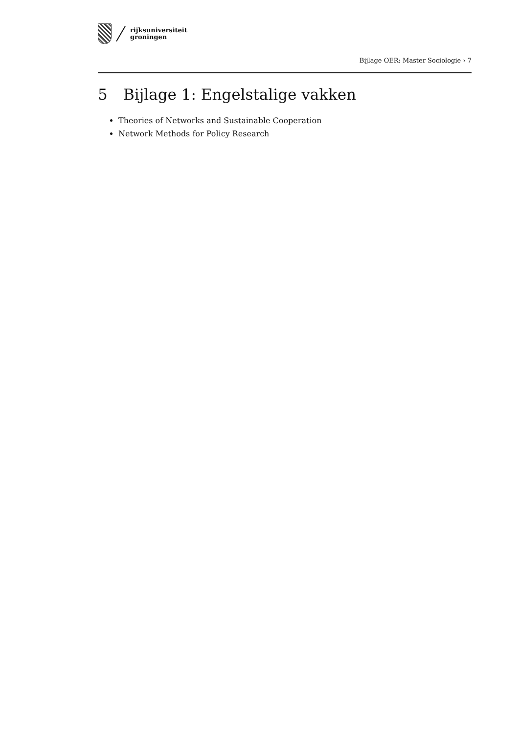rijksuniversiteit
groningen
Bijlage OER: Master Sociologie › 7
5 Bijlage 1: Engelstalige vakken
Theories of Networks and Sustainable Cooperation
Network Methods for Policy Research